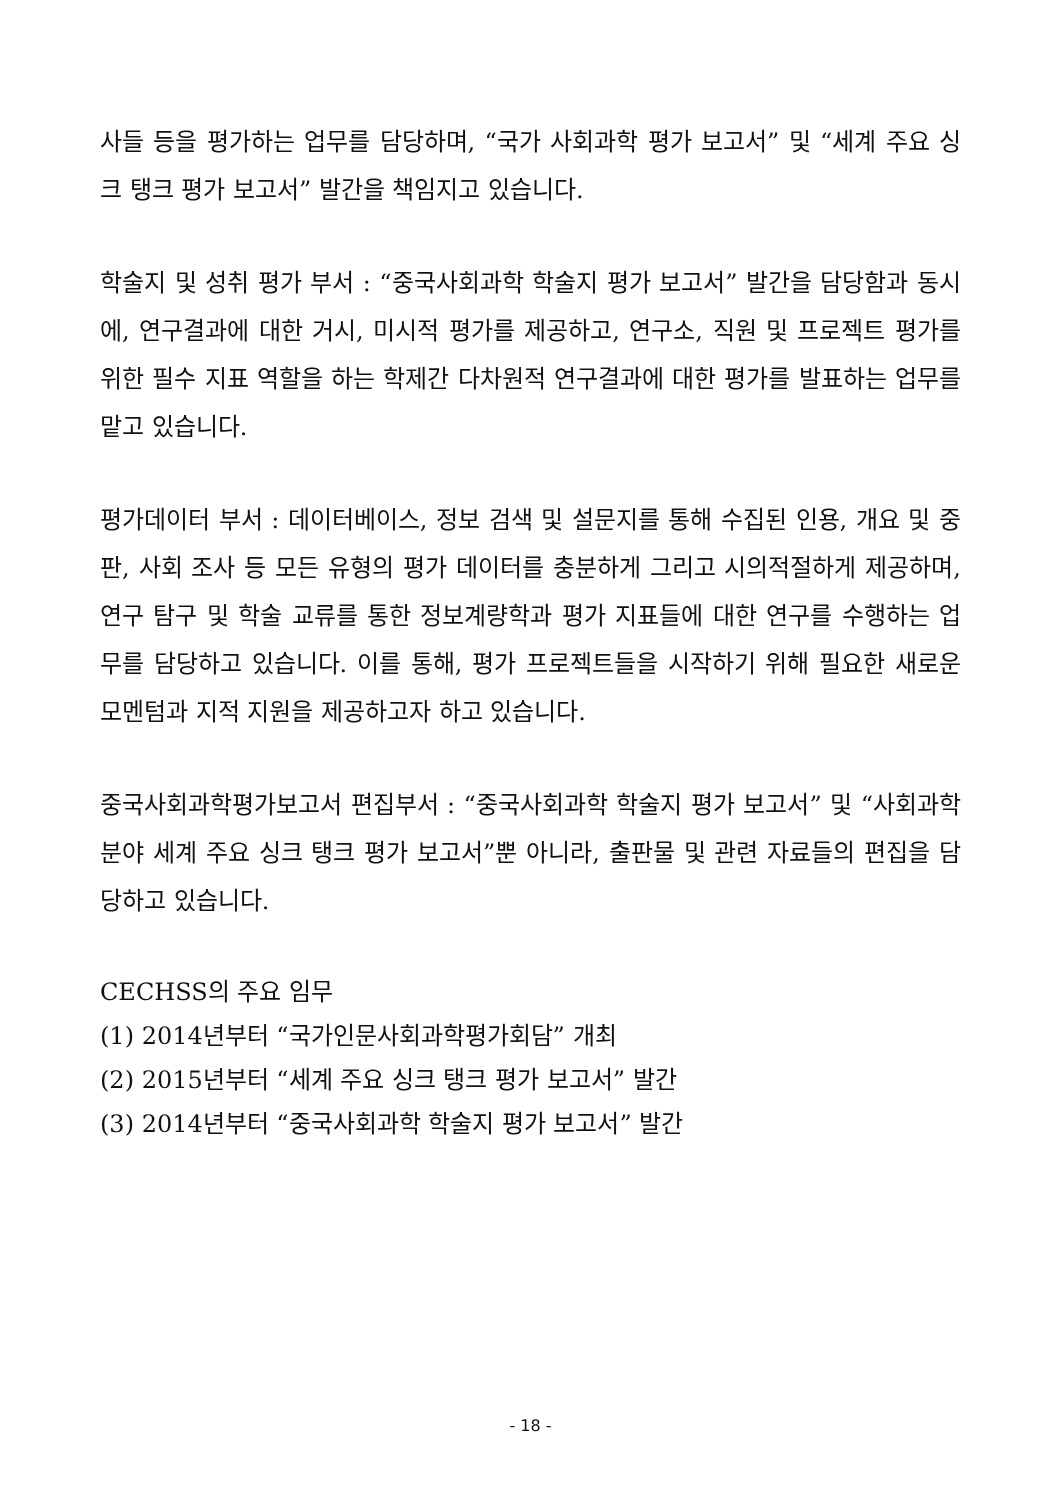사들 등을 평가하는 업무를 담당하며, “국가 사회과학 평가 보고서” 및 “세계 주요 싱크 탱크 평가 보고서” 발간을 책임지고 있습니다.
학술지 및 성취 평가 부서 : “중국사회과학 학술지 평가 보고서” 발간을 담당함과 동시에, 연구결과에 대한 거시, 미시적 평가를 제공하고, 연구소, 직원 및 프로젝트 평가를 위한 필수 지표 역할을 하는 학제간 다차원적 연구결과에 대한 평가를 발표하는 업무를 맡고 있습니다.
평가데이터 부서 : 데이터베이스, 정보 검색 및 설문지를 통해 수집된 인용, 개요 및 중판, 사회 조사 등 모든 유형의 평가 데이터를 충분하게 그리고 시의적절하게 제공하며, 연구 탐구 및 학술 교류를 통한 정보계량학과 평가 지표들에 대한 연구를 수행하는 업무를 담당하고 있습니다. 이를 통해, 평가 프로젝트들을 시작하기 위해 필요한 새로운 모멘텀과 지적 지원을 제공하고자 하고 있습니다.
중국사회과학평가보고서 편집부서 : “중국사회과학 학술지 평가 보고서” 및 “사회과학 분야 세계 주요 싱크 탱크 평가 보고서”뿐 아니라, 출판물 및 관련 자료들의 편집을 담당하고 있습니다.
CECHSS의 주요 임무
(1) 2014년부터 “국가인문사회과학평가회담” 개최
(2) 2015년부터 “세계 주요 싱크 탱크 평가 보고서” 발간
(3) 2014년부터 “중국사회과학 학술지 평가 보고서” 발간
- 18 -